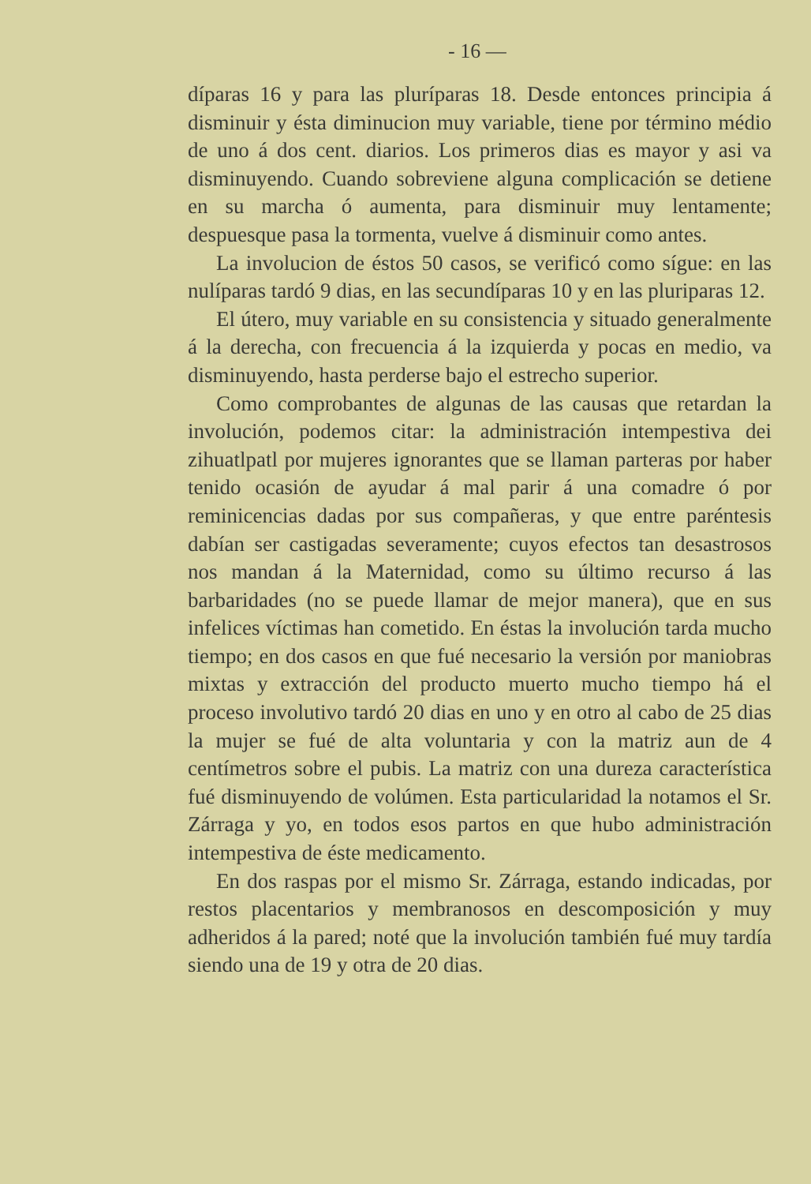- 16 —
díparas 16 y para las pluríparas 18. Desde entonces principia á disminuir y ésta diminucion muy variable, tiene por término médio de uno á dos cent. diarios. Los primeros dias es mayor y asi va disminuyendo. Cuando sobreviene alguna complicación se detiene en su marcha ó aumenta, para disminuir muy lentamente; despuesque pasa la tormenta, vuelve á disminuir como antes.
La involucion de éstos 50 casos, se verificó como sígue: en las nulíparas tardó 9 dias, en las secundíparas 10 y en las pluriparas 12.
El útero, muy variable en su consistencia y situado generalmente á la derecha, con frecuencia á la izquierda y pocas en medio, va disminuyendo, hasta perderse bajo el estrecho superior.
Como comprobantes de algunas de las causas que retardan la involución, podemos citar: la administración intempestiva dei zihuatlpatl por mujeres ignorantes que se llaman parteras por haber tenido ocasión de ayudar á mal parir á una comadre ó por reminicencias dadas por sus compañeras, y que entre paréntesis dabían ser castigadas severamente; cuyos efectos tan desastrosos nos mandan á la Maternidad, como su último recurso á las barbaridades (no se puede llamar de mejor manera), que en sus infelices víctimas han cometido. En éstas la involución tarda mucho tiempo; en dos casos en que fué necesario la versión por maniobras mixtas y extracción del producto muerto mucho tiempo há el proceso involutivo tardó 20 dias en uno y en otro al cabo de 25 dias la mujer se fué de alta voluntaria y con la matriz aun de 4 centímetros sobre el pubis. La matriz con una dureza característica fué disminuyendo de volúmen. Esta particularidad la notamos el Sr. Zárraga y yo, en todos esos partos en que hubo administración intempestiva de éste medicamento.
En dos raspas por el mismo Sr. Zárraga, estando indicadas, por restos placentarios y membranosos en descomposición y muy adheridos á la pared; noté que la involución también fué muy tardía siendo una de 19 y otra de 20 dias.